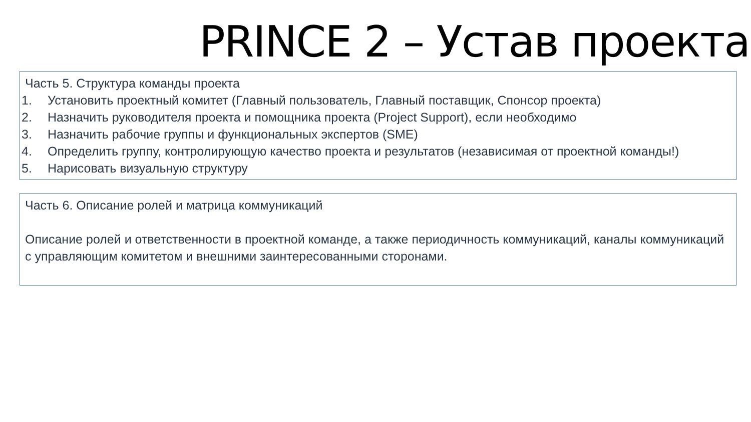PRINCE 2 – Устав проекта
Часть 5. Структура команды проекта
1. Установить проектный комитет (Главный пользователь, Главный поставщик, Спонсор проекта)
2. Назначить руководителя проекта и помощника проекта (Project Support), если необходимо
3. Назначить рабочие группы и функциональных экспертов (SME)
4. Определить группу, контролирующую качество проекта и результатов (независимая от проектной команды!)
5. Нарисовать визуальную структуру
Часть 6. Описание ролей и матрица коммуникаций
Описание ролей и ответственности в проектной команде, а также периодичность коммуникаций, каналы коммуникаций с управляющим комитетом и внешними заинтересованными сторонами.